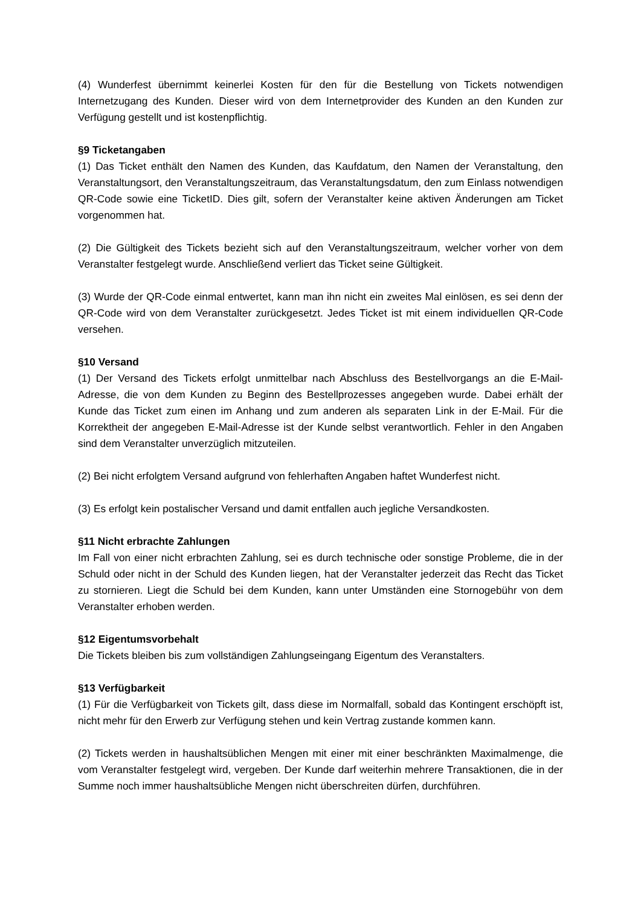(4) Wunderfest übernimmt keinerlei Kosten für den für die Bestellung von Tickets notwendigen Internetzugang des Kunden. Dieser wird von dem Internetprovider des Kunden an den Kunden zur Verfügung gestellt und ist kostenpflichtig.
§9 Ticketangaben
(1) Das Ticket enthält den Namen des Kunden, das Kaufdatum, den Namen der Veranstaltung, den Veranstaltungsort, den Veranstaltungszeitraum, das Veranstaltungsdatum, den zum Einlass notwendigen QR-Code sowie eine TicketID. Dies gilt, sofern der Veranstalter keine aktiven Änderungen am Ticket vorgenommen hat.
(2) Die Gültigkeit des Tickets bezieht sich auf den Veranstaltungszeitraum, welcher vorher von dem Veranstalter festgelegt wurde. Anschließend verliert das Ticket seine Gültigkeit.
(3) Wurde der QR-Code einmal entwertet, kann man ihn nicht ein zweites Mal einlösen, es sei denn der QR-Code wird von dem Veranstalter zurückgesetzt. Jedes Ticket ist mit einem individuellen QR-Code versehen.
§10 Versand
(1) Der Versand des Tickets erfolgt unmittelbar nach Abschluss des Bestellvorgangs an die E-Mail-Adresse, die von dem Kunden zu Beginn des Bestellprozesses angegeben wurde. Dabei erhält der Kunde das Ticket zum einen im Anhang und zum anderen als separaten Link in der E-Mail. Für die Korrektheit der angegeben E-Mail-Adresse ist der Kunde selbst verantwortlich. Fehler in den Angaben sind dem Veranstalter unverzüglich mitzuteilen.
(2) Bei nicht erfolgtem Versand aufgrund von fehlerhaften Angaben haftet Wunderfest nicht.
(3) Es erfolgt kein postalischer Versand und damit entfallen auch jegliche Versandkosten.
§11 Nicht erbrachte Zahlungen
Im Fall von einer nicht erbrachten Zahlung, sei es durch technische oder sonstige Probleme, die in der Schuld oder nicht in der Schuld des Kunden liegen, hat der Veranstalter jederzeit das Recht das Ticket zu stornieren. Liegt die Schuld bei dem Kunden, kann unter Umständen eine Stornogebühr von dem Veranstalter erhoben werden.
§12 Eigentumsvorbehalt
Die Tickets bleiben bis zum vollständigen Zahlungseingang Eigentum des Veranstalters.
§13 Verfügbarkeit
(1) Für die Verfügbarkeit von Tickets gilt, dass diese im Normalfall, sobald das Kontingent erschöpft ist, nicht mehr für den Erwerb zur Verfügung stehen und kein Vertrag zustande kommen kann.
(2) Tickets werden in haushaltsüblichen Mengen mit einer mit einer beschränkten Maximalmenge, die vom Veranstalter festgelegt wird, vergeben. Der Kunde darf weiterhin mehrere Transaktionen, die in der Summe noch immer haushaltsübliche Mengen nicht überschreiten dürfen, durchführen.